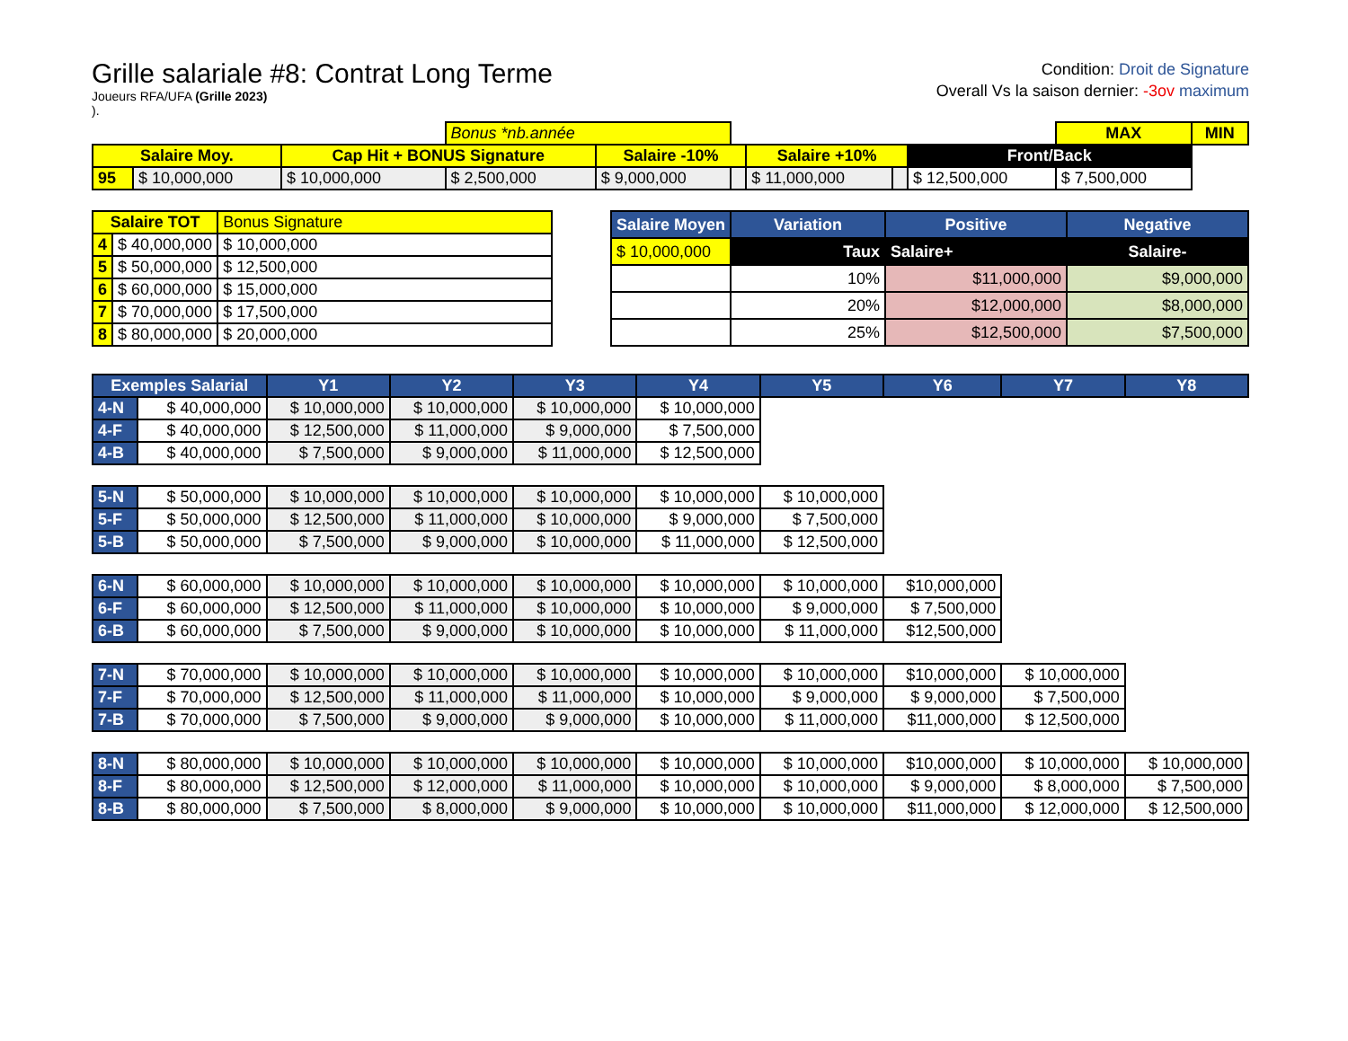Grille salariale #8: Contrat Long Terme
Joueurs RFA/UFA (Grille 2023)
).
Condition: Droit de Signature
Overall Vs la saison dernier: -3ov maximum
| | | | Bonus *nb.année | | | | | | MAX | MIN |
| Salaire Moy. | | Cap Hit + BONUS Signature | | Salaire -10% | | Salaire +10% | | Front/Back | | |
| 95 | $ 10,000,000 | $ 10,000,000 | $ 2,500,000 | $ 9,000,000 | | $ 11,000,000 | | $ 12,500,000 | $ 7,500,000 | |
| Salaire TOT | | Bonus Signature |
| --- | --- | --- |
| 4 | $ 40,000,000 | $ 10,000,000 |
| 5 | $ 50,000,000 | $ 12,500,000 |
| 6 | $ 60,000,000 | $ 15,000,000 |
| 7 | $ 70,000,000 | $ 17,500,000 |
| 8 | $ 80,000,000 | $ 20,000,000 |
| Salaire Moyen | Variation | Positive | Negative |
| --- | --- | --- | --- |
| $ 10,000,000 | Taux | Salaire+ | Salaire- |
| | 10% | $11,000,000 | $9,000,000 |
| | 20% | $12,000,000 | $8,000,000 |
| | 25% | $12,500,000 | $7,500,000 |
| Exemples Salarial | | Y1 | Y2 | Y3 | Y4 | Y5 | Y6 | Y7 | Y8 |
| --- | --- | --- | --- | --- | --- | --- | --- | --- | --- |
| 4-N | $ 40,000,000 | $ 10,000,000 | $ 10,000,000 | $ 10,000,000 | $ 10,000,000 | | | | |
| 4-F | $ 40,000,000 | $ 12,500,000 | $ 11,000,000 | $ 9,000,000 | $ 7,500,000 | | | | |
| 4-B | $ 40,000,000 | $ 7,500,000 | $ 9,000,000 | $ 11,000,000 | $ 12,500,000 | | | | |
| 5-N | $ 50,000,000 | $ 10,000,000 | $ 10,000,000 | $ 10,000,000 | $ 10,000,000 | $ 10,000,000 | | | |
| 5-F | $ 50,000,000 | $ 12,500,000 | $ 11,000,000 | $ 10,000,000 | $ 9,000,000 | $ 7,500,000 | | | |
| 5-B | $ 50,000,000 | $ 7,500,000 | $ 9,000,000 | $ 10,000,000 | $ 11,000,000 | $ 12,500,000 | | | |
| 6-N | $ 60,000,000 | $ 10,000,000 | $ 10,000,000 | $ 10,000,000 | $ 10,000,000 | $ 10,000,000 | $10,000,000 | | |
| 6-F | $ 60,000,000 | $ 12,500,000 | $ 11,000,000 | $ 10,000,000 | $ 10,000,000 | $ 9,000,000 | $ 7,500,000 | | |
| 6-B | $ 60,000,000 | $ 7,500,000 | $ 9,000,000 | $ 10,000,000 | $ 10,000,000 | $ 11,000,000 | $12,500,000 | | |
| 7-N | $ 70,000,000 | $ 10,000,000 | $ 10,000,000 | $ 10,000,000 | $ 10,000,000 | $ 10,000,000 | $10,000,000 | $ 10,000,000 | |
| 7-F | $ 70,000,000 | $ 12,500,000 | $ 11,000,000 | $ 11,000,000 | $ 10,000,000 | $ 9,000,000 | $ 9,000,000 | $ 7,500,000 | |
| 7-B | $ 70,000,000 | $ 7,500,000 | $ 9,000,000 | $ 9,000,000 | $ 10,000,000 | $ 11,000,000 | $11,000,000 | $ 12,500,000 | |
| 8-N | $ 80,000,000 | $ 10,000,000 | $ 10,000,000 | $ 10,000,000 | $ 10,000,000 | $ 10,000,000 | $10,000,000 | $ 10,000,000 | $ 10,000,000 |
| 8-F | $ 80,000,000 | $ 12,500,000 | $ 12,000,000 | $ 11,000,000 | $ 10,000,000 | $ 10,000,000 | $ 9,000,000 | $ 8,000,000 | $ 7,500,000 |
| 8-B | $ 80,000,000 | $ 7,500,000 | $ 8,000,000 | $ 9,000,000 | $ 10,000,000 | $ 10,000,000 | $11,000,000 | $ 12,000,000 | $ 12,500,000 |